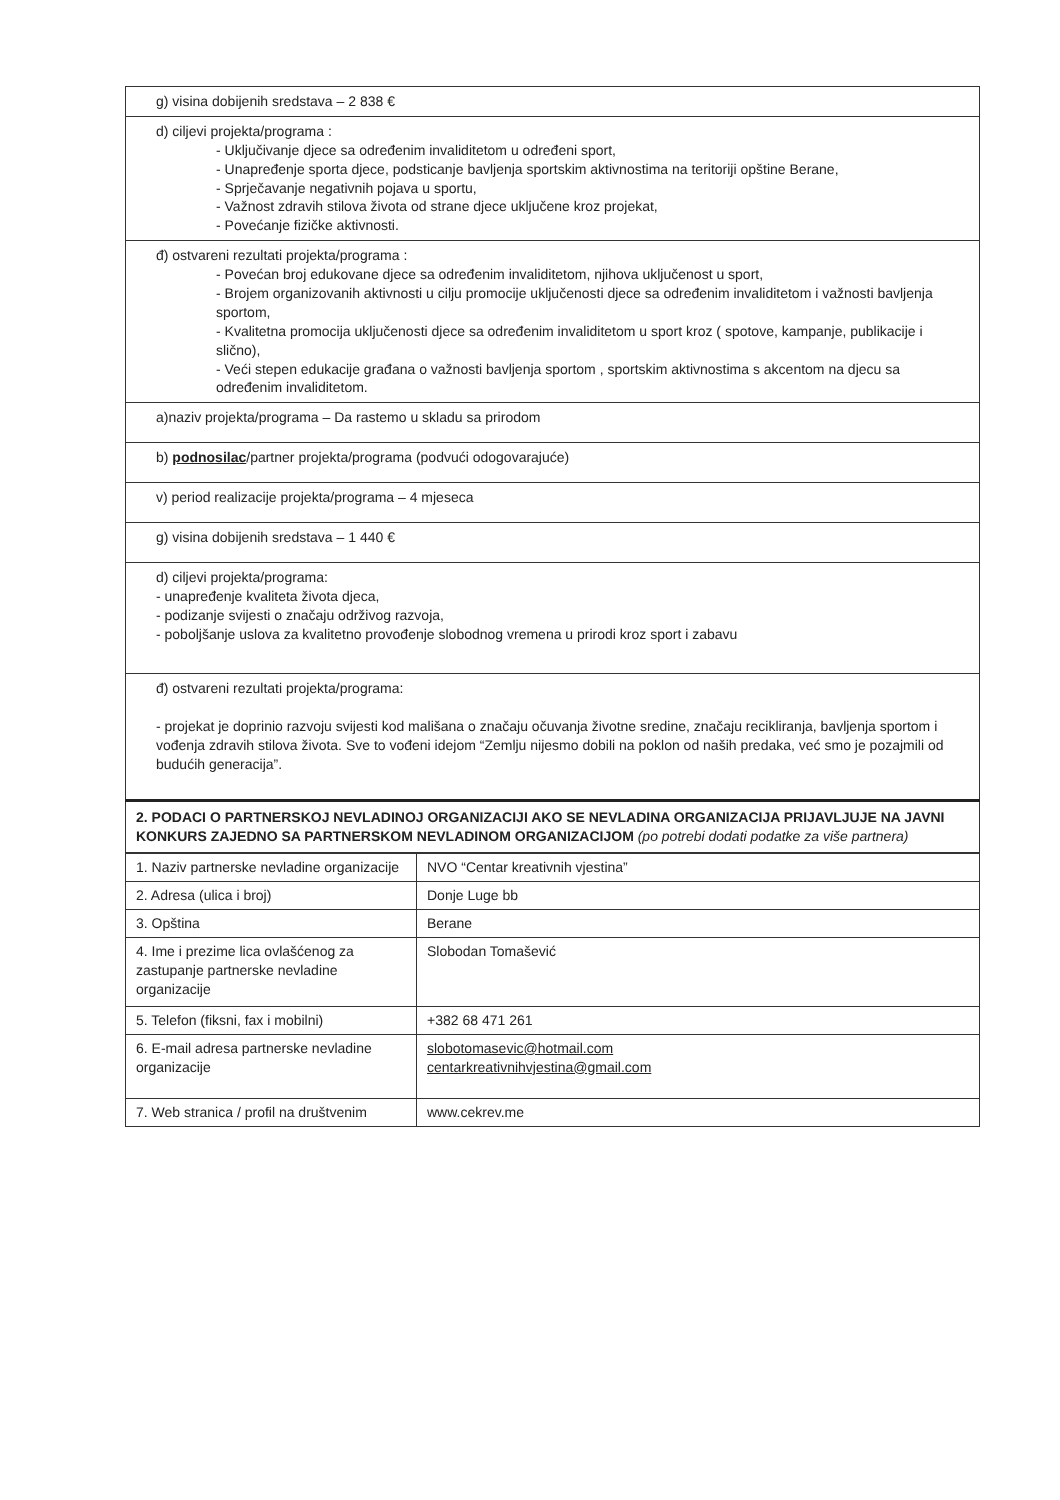| g) visina dobijenih sredstava – 2 838 € |
| d) ciljevi projekta/programa : - Uključivanje djece sa određenim invaliditetom u određeni sport, - Unapređenje sporta djece, podsticanje bavljenja sportskim aktivnostima na teritoriji opštine Berane, - Sprječavanje negativnih pojava u sportu, - Važnost zdravih stilova života od strane djece uključene kroz projekat, - Povećanje fizičke aktivnosti. |
| đ) ostvareni rezultati projekta/programa : - Povećan broj edukovane djece sa određenim invaliditetom, njihova uključenost u sport, - Brojem organizovanih aktivnosti u cilju promocije uključenosti djece sa određenim invaliditetom i važnosti bavljenja sportom, - Kvalitetna promocija uključenosti djece sa određenim invaliditetom u sport kroz ( spotove, kampanje, publikacije i slično), - Veći stepen edukacije građana o važnosti bavljenja sportom , sportskim aktivnostima s akcentom na djecu sa određenim invaliditetom. |
| a)naziv projekta/programa – Da rastemo u skladu sa prirodom |
| b) podnosilac /partner projekta/programa (podvući odogovarajuće) |
| v) period realizacije projekta/programa – 4 mjeseca |
| g) visina dobijenih sredstava – 1 440 € |
| d) ciljevi projekta/programa: - unapređenje kvaliteta života djeca, - podizanje svijesti o značaju održivog razvoja, - poboljšanje uslova za kvalitetno provođenje slobodnog vremena u prirodi kroz sport i zabavu |
| đ) ostvareni rezultati projekta/programa: - projekat je doprinio razvoju svijesti kod mališana o značaju očuvanja životne sredine, značaju recikliranja, bavljenja sportom i vođenja zdravih stilova života. Sve to vođeni idejom “Zemlju nijesmo dobili na poklon od naših predaka, već smo je pozajmili od budućih generacija”. |
| 2. PODACI O PARTNERSKOJ NEVLADINOJ ORGANIZACIJI AKO SE NEVLADINA ORGANIZACIJA PRIJAVLJUJE NA JAVNI KONKURS ZAJEDNO SA PARTNERSKOM NEVLADINOM ORGANIZACIJOM (po potrebi dodati podatke za više partnera) |
| 1. Naziv partnerske nevladine organizacije | NVO “Centar kreativnih vjestina” |
| 2. Adresa (ulica i broj) | Donje Luge bb |
| 3. Opština | Berane |
| 4. Ime i prezime lica ovlašćenog za zastupanje partnerske nevladine organizacije | Slobodan Tomašević |
| 5. Telefon (fiksni, fax i mobilni) | +382 68 471 261 |
| 6. E-mail adresa partnerske nevladine organizacije | slobotomasevic@hotmail.com centarkreativnihvjestina@gmail.com |
| 7. Web stranica / profil na društvenim | www.cekrev.me |